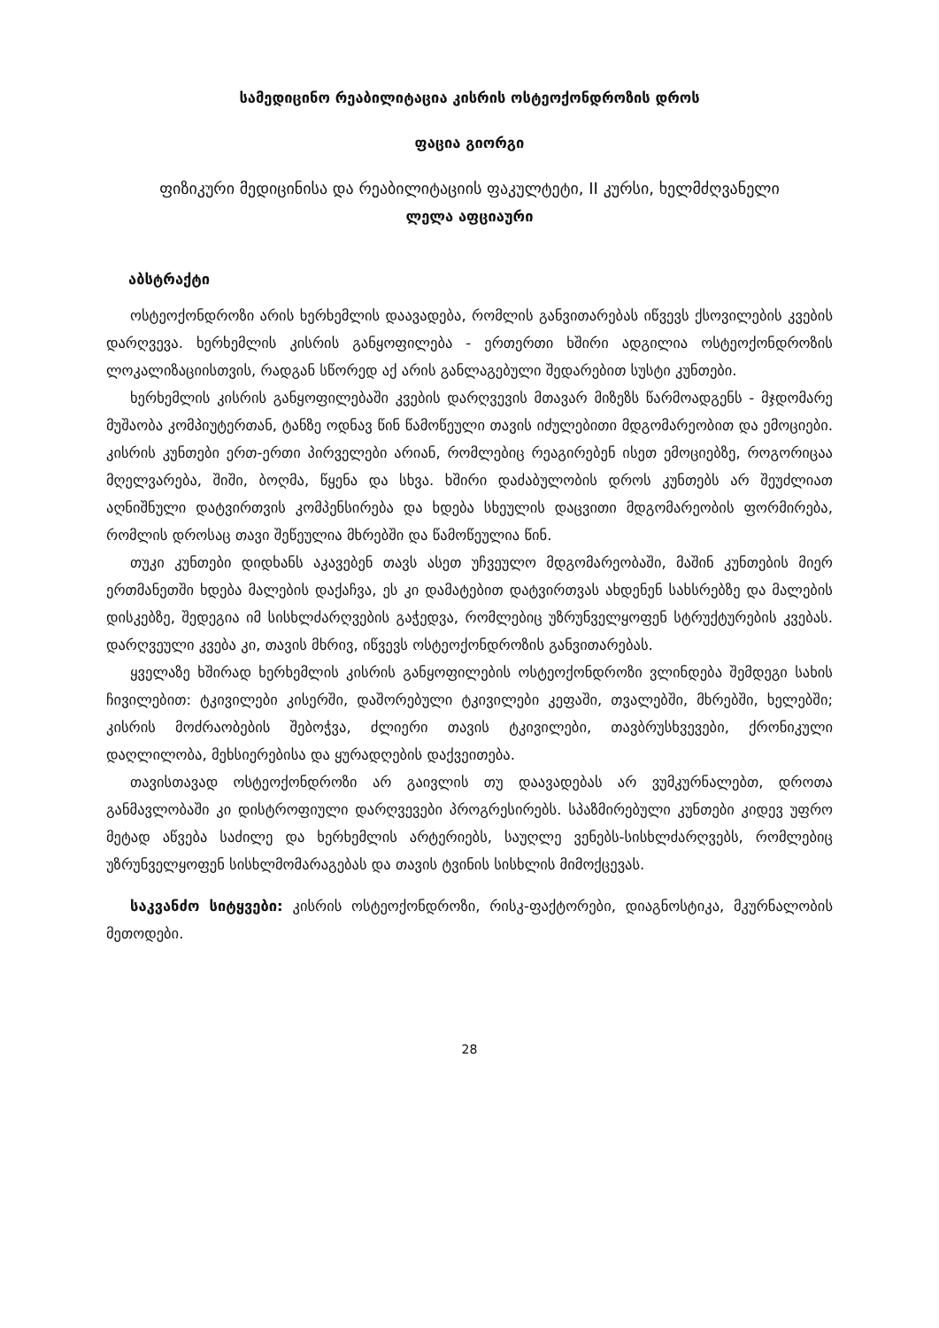სამედიცინო რეაბილიტაცია კისრის ოსტეოქონდროზის დროს
ფაცია გიორგი
ფიზიკური მედიცინისა და რეაბილიტაციის ფაკულტეტი, II კურსი, ხელმძღვანელი
ლელა აფციაური
აბსტრაქტი
ოსტეოქონდროზი არის ხერხემლის დაავადება, რომლის განვითარებას იწვევს ქსოვილების კვების დარღვევა. ხერხემლის კისრის განყოფილება - ერთერთი ხშირი ადგილია ოსტეოქონდროზის ლოკალიზაციისთვის, რადგან სწორედ აქ არის განლაგებული შედარებით სუსტი კუნთები.
ხერხემლის კისრის განყოფილებაში კვების დარღვევის მთავარ მიზეზს წარმოადგენს - მჯდომარე მუშაობა კომპიუტერთან, ტანზე ოდნავ წინ წამოწეული თავის იძულებითი მდგომარეობით და ემოციები. კისრის კუნთები ერთ-ერთი პირველები არიან, რომლებიც რეაგირებენ ისეთ ემოციებზე, როგორიცაა მღელვარება, შიში, ბოღმა, წყენა და სხვა. ხშირი დაძაბულობის დროს კუნთებს არ შეუძლიათ აღნიშნული დატვირთვის კომპენსირება და ხდება სხეულის დაცვითი მდგომარეობის ფორმირება, რომლის დროსაც თავი შეწეულია მხრებში და წამოწეულია წინ.
თუკი კუნთები დიდხანს აკავებენ თავს ასეთ უჩვეულო მდგომარეობაში, მაშინ კუნთების მიერ ერთმანეთში ხდება მალების დაქაჩვა, ეს კი დამატებით დატვირთვას ახდენენ სახსრებზე და მალების დისკებზე, შედეგია იმ სისხლძარღვების გაჭედვა, რომლებიც უზრუნველყოფენ სტრუქტურების კვებას. დარღვეული კვება კი, თავის მხრივ, იწვევს ოსტეოქონდროზის განვითარებას.
ყველაზე ხშირად ხერხემლის კისრის განყოფილების ოსტეოქონდროზი ვლინდება შემდეგი სახის ჩივილებით: ტკივილები კისერში, დაშორებული ტკივილები კეფაში, თვალებში, მხრებში, ხელებში; კისრის მოძრაობების შებოჭვა, ძლიერი თავის ტკივილები, თავბრუსხვევები, ქრონიკული დაღლილობა, მეხსიერებისა და ყურადღების დაქვეითება.
თავისთავად ოსტეოქონდროზი არ გაივლის თუ დაავადებას არ ვუმკურნალებთ, დროთა განმავლობაში კი დისტროფიული დარღვევები პროგრესირებს. სპაზმირებული კუნთები კიდევ უფრო მეტად აწვება საძილე და ხერხემლის არტერიებს, საუღლე ვენებს-სისხლძარღვებს, რომლებიც უზრუნველყოფენ სისხლმომარაგებას და თავის ტვინის სისხლის მიმოქცევას.
საკვანძო სიტყვები: კისრის ოსტეოქონდროზი, რისკ-ფაქტორები, დიაგნოსტიკა, მკურნალობის მეთოდები.
28